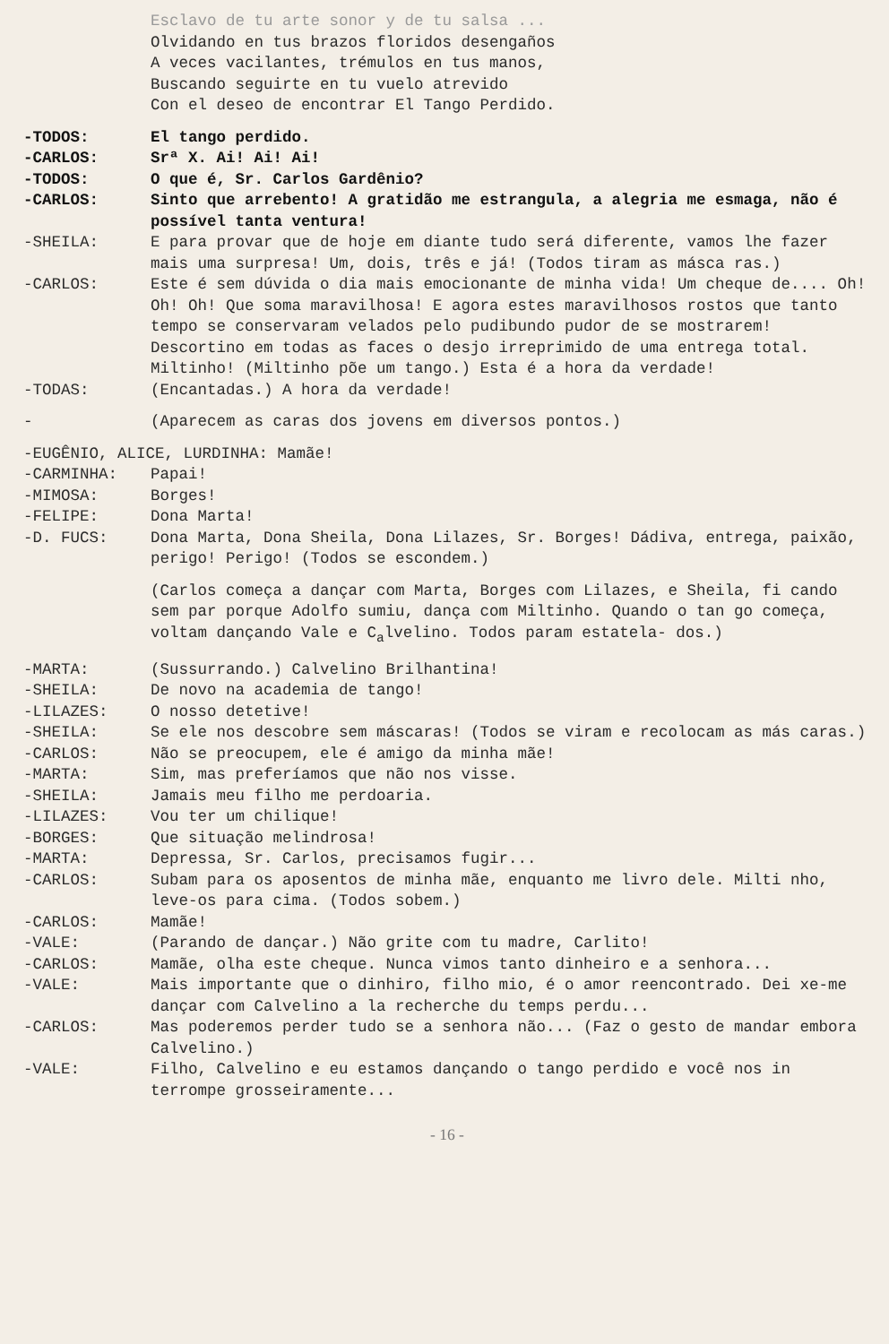Esclavo de tu arte sonor y de tu salsa ...
Olvidando en tus brazos floridos desengaños
A veces vacilantes, trémulos en tus manos,
Buscando seguirte en tu vuelo atrevido
Con el deseo de encontrar El Tango Perdido.
-TODOS: El tango perdido.
-CARLOS: Srª X. Ai! Ai! Ai!
-TODOS: O que é, Sr. Carlos Gardênio?
-CARLOS: Sinto que arrebento! A gratidão me estrangula, a alegria me esmaga, não é possível tanta ventura!
-SHEILA: E para provar que de hoje em diante tudo será diferente, vamos lhe fazer mais uma surpresa! Um, dois, três e já! (Todos tiram as másca ras.)
-CARLOS: Este é sem dúvida o dia mais emocionante de minha vida! Um cheque de.... Oh! Oh! Oh! Que soma maravilhosa! E agora estes maravilhosos rostos que tanto tempo se conservaram velados pelo pudibundo pudor de se mostrarem! Descortino em todas as faces o desjo irreprimido de uma entrega total. Miltinho! (Miltinho põe um tango.) Esta é a hora da verdade!
-TODAS: (Encantadas.) A hora da verdade!
- (Aparecem as caras dos jovens em diversos pontos.)
-EUGÊNIO, ALICE, LURDINHA: Mamãe!
-CARMINHA: Papai!
-MIMOSA: Borges!
-FELIPE: Dona Marta!
-D. FUCS: Dona Marta, Dona Sheila, Dona Lilazes, Sr. Borges! Dádiva, entrega, paixão, perigo! Perigo! (Todos se escondem.)
(Carlos começa a dançar com Marta, Borges com Lilazes, e Sheila, fi cando sem par porque Adolfo sumiu, dança com Miltinho. Quando o tan go começa, voltam dançando Vale e C<sub>a</sub>lvelino. Todos param estatela- dos.)
-MARTA: (Sussurrando.) Calvelino Brilhantina!
-SHEILA: De novo na academia de tango!
-LILAZES: O nosso detetive!
-SHEILA: Se ele nos descobre sem máscaras! (Todos se viram e recolocam as más caras.)
-CARLOS: Não se preocupem, ele é amigo da minha mãe!
-MARTA: Sim, mas preferíamos que não nos visse.
-SHEILA: Jamais meu filho me perdoaria.
-LILAZES: Vou ter um chilique!
-BORGES: Que situação melindrosa!
-MARTA: Depressa, Sr. Carlos, precisamos fugir...
-CARLOS: Subam para os aposentos de minha mãe, enquanto me livro dele. Milti nho, leve-os para cima. (Todos sobem.)
-CARLOS: Mamãe!
-VALE: (Parando de dançar.) Não grite com tu madre, Carlito!
-CARLOS: Mamãe, olha este cheque. Nunca vimos tanto dinheiro e a senhora...
-VALE: Mais importante que o dinhiro, filho mio, é o amor reencontrado. Dei xe-me dançar com Calvelino a la recherche du temps perdu...
-CARLOS: Mas poderemos perder tudo se a senhora não... (Faz o gesto de mandar embora Calvelino.)
-VALE: Filho, Calvelino e eu estamos dançando o tango perdido e você nos in terrompe grosseiramente...
- 16 -